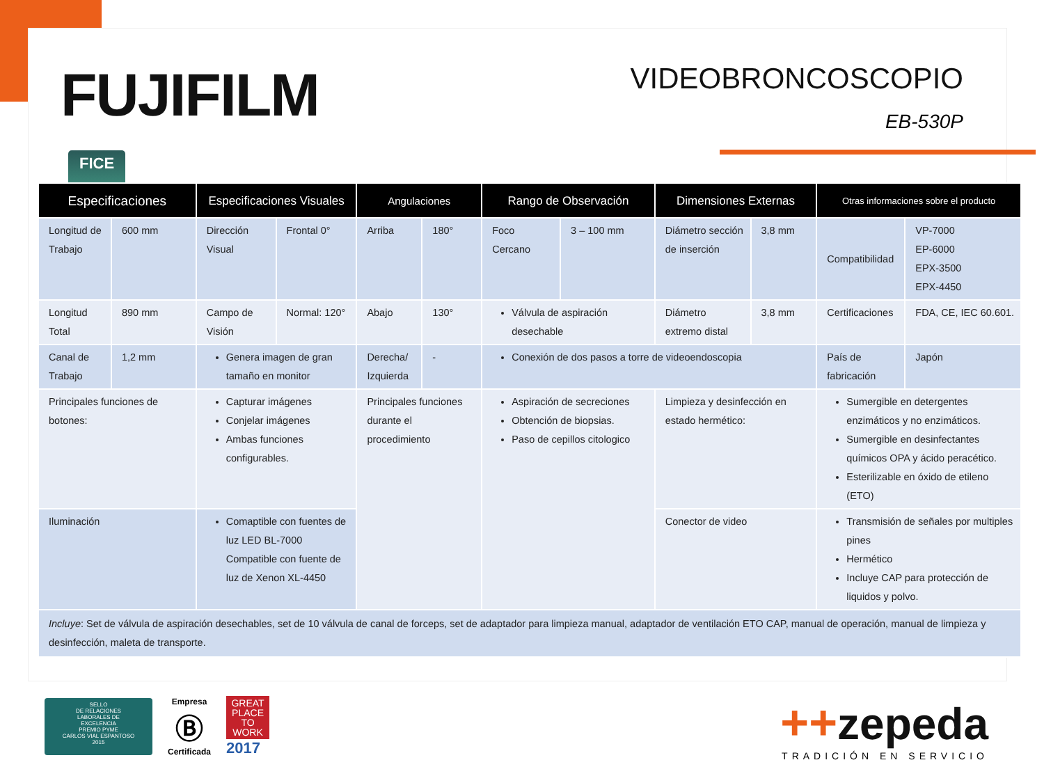FUJIFILM
FICE
VIDEOBRONCOSCOPIO
EB-530P
| Especificaciones | | Especificaciones Visuales | | Angulaciones | | Rango de Observación | | Dimensiones Externas | | Otras informaciones sobre el producto | |
| --- | --- | --- | --- | --- | --- | --- | --- | --- | --- | --- | --- |
| Longitud de Trabajo | 600 mm | Dirección Visual | Frontal 0° | Arriba | 180° | Foco Cercano | 3 – 100 mm | Diámetro sección de inserción | 3,8 mm | Compatibilidad | VP-7000 EP-6000 EPX-3500 EPX-4450 |
| Longitud Total | 890 mm | Campo de Visión | Normal: 120° | Abajo | 130° | Válvula de aspiración desechable | | Diámetro extremo distal | 3,8 mm | Certificaciones | FDA, CE, IEC 60.601. |
| Canal de Trabajo | 1,2 mm | Genera imagen de gran tamaño en monitor | | Derecha/ Izquierda | - | Conexión de dos pasos a torre de videoendoscopia | | | | País de fabricación | Japón |
| Principales funciones de botones: | | Capturar imágenes Conjelar imágenes Ambas funciones configurables. | | Principales funciones durante el procedimiento | | Aspiración de secreciones Obtención de biopsias. Paso de cepillos citologico | | Limpieza y desinfección en estado hermético: | | Sumergible en detergentes enzimáticos y no enzimáticos. Sumergible en desinfectantes químicos OPA y ácido peracético. Esterilizable en óxido de etileno (ETO) | |
| Iluminación | | Comaptible con fuentes de luz LED BL-7000 Compatible con fuente de luz de Xenon XL-4450 | | | | | | Conector de video | | Transmisión de señales por multiples pines Hermético Incluye CAP para protección de liquidos y polvo. | |
| Incluye : Set de válvula de aspiración desechables, set de 10 válvula de canal de forceps, set de adaptador para limpieza manual, adaptador de ventilación ETO CAP, manual de operación, manual de limpieza y desinfección, maleta de transporte. | | | | | | | | | | | |
SELLO
DE RELACIONES
LABORALES DE
EXCELENCIA
PREMIO PYME
CARLOS VIAL ESPANTOSO
2015
Empresa
Ⓑ
Certificada
GREAT
PLACE
TO
WORK
2017
++zepeda
TRADICIÓN EN SERVICIO